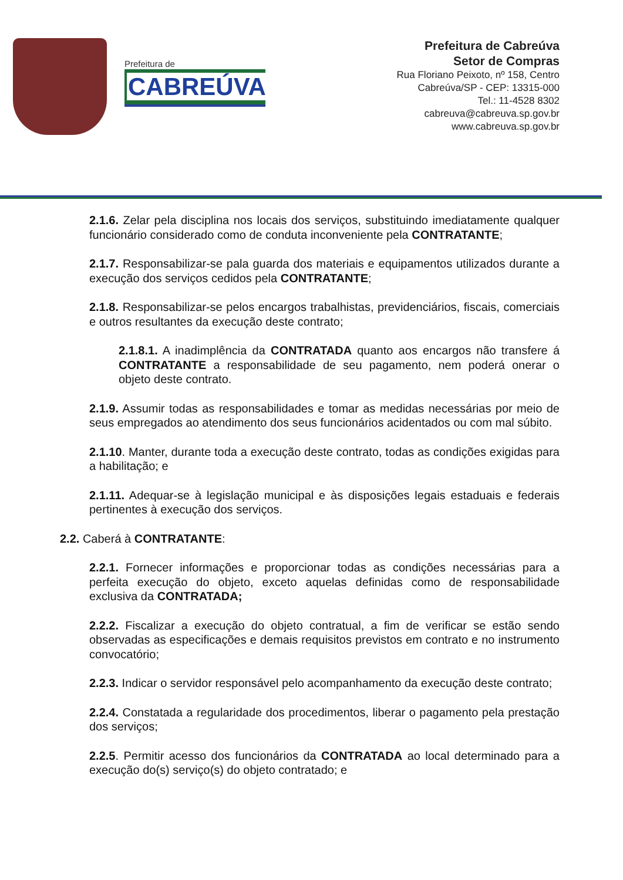Prefeitura de
CABREÚVA
Prefeitura de Cabreúva
Setor de Compras
Rua Floriano Peixoto, nº 158, Centro
Cabreúva/SP - CEP: 13315-000
Tel.: 11-4528 8302
cabreuva@cabreuva.sp.gov.br
www.cabreuva.sp.gov.br
2.1.6. Zelar pela disciplina nos locais dos serviços, substituindo imediatamente qualquer funcionário considerado como de conduta inconveniente pela CONTRATANTE;
2.1.7. Responsabilizar-se pala guarda dos materiais e equipamentos utilizados durante a execução dos serviços cedidos pela CONTRATANTE;
2.1.8. Responsabilizar-se pelos encargos trabalhistas, previdenciários, fiscais, comerciais e outros resultantes da execução deste contrato;
2.1.8.1. A inadimplência da CONTRATADA quanto aos encargos não transfere á CONTRATANTE a responsabilidade de seu pagamento, nem poderá onerar o objeto deste contrato.
2.1.9. Assumir todas as responsabilidades e tomar as medidas necessárias por meio de seus empregados ao atendimento dos seus funcionários acidentados ou com mal súbito.
2.1.10. Manter, durante toda a execução deste contrato, todas as condições exigidas para a habilitação; e
2.1.11. Adequar-se à legislação municipal e às disposições legais estaduais e federais pertinentes à execução dos serviços.
2.2. Caberá à CONTRATANTE:
2.2.1. Fornecer informações e proporcionar todas as condições necessárias para a perfeita execução do objeto, exceto aquelas definidas como de responsabilidade exclusiva da CONTRATADA;
2.2.2. Fiscalizar a execução do objeto contratual, a fim de verificar se estão sendo observadas as especificações e demais requisitos previstos em contrato e no instrumento convocatório;
2.2.3. Indicar o servidor responsável pelo acompanhamento da execução deste contrato;
2.2.4. Constatada a regularidade dos procedimentos, liberar o pagamento pela prestação dos serviços;
2.2.5. Permitir acesso dos funcionários da CONTRATADA ao local determinado para a execução do(s) serviço(s) do objeto contratado; e